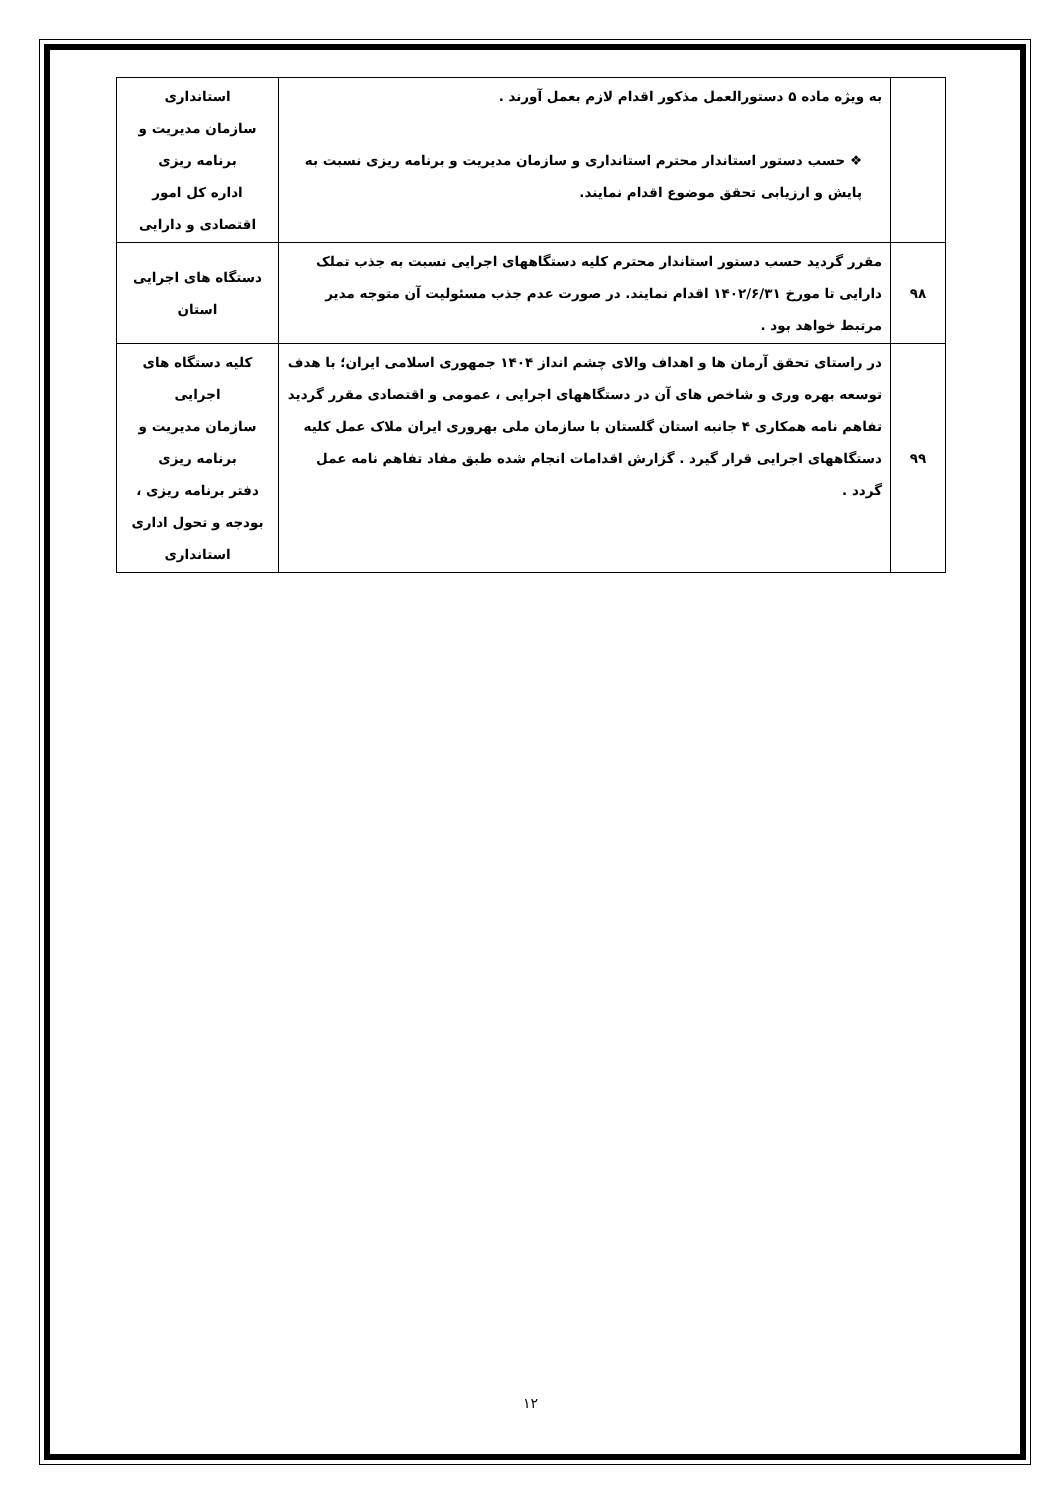| | به ویژه ماده ۵ دستورالعمل مذکور اقدام لازم بعمل آورند . ❖ حسب دستور استاندار محترم استانداری و سازمان مدیریت و برنامه ریزی نسبت به پایش و ارزیابی تحقق موضوع اقدام نمایند. | استانداری سازمان مدیریت و برنامه ریزی اداره کل امور اقتصادی و دارایی |
| ۹۸ | مقرر گردید حسب دستور استاندار محترم کلیه دستگاههای اجرایی نسبت به جذب تملک دارایی تا مورخ ۱۴۰۲/۶/۳۱ اقدام نمایند. در صورت عدم جذب مسئولیت آن متوجه مدیر مرتبط خواهد بود . | دستگاه های اجرایی استان |
| ۹۹ | در راستای تحقق آرمان ها و اهداف والای چشم انداز ۱۴۰۴ جمهوری اسلامی ایران؛ با هدف توسعه بهره وری و شاخص های آن در دستگاههای اجرایی ، عمومی و اقتصادی مقرر گردید تفاهم نامه همکاری ۴ جانبه استان گلستان با سازمان ملی بهروری ایران ملاک عمل کلیه دستگاههای اجرایی قرار گیرد . گزارش اقدامات انجام شده طبق مفاد تفاهم نامه عمل گردد . | کلیه دستگاه های اجرایی سازمان مدیریت و برنامه ریزی دفتر برنامه ریزی ، بودجه و تحول اداری استانداری |
۱۲